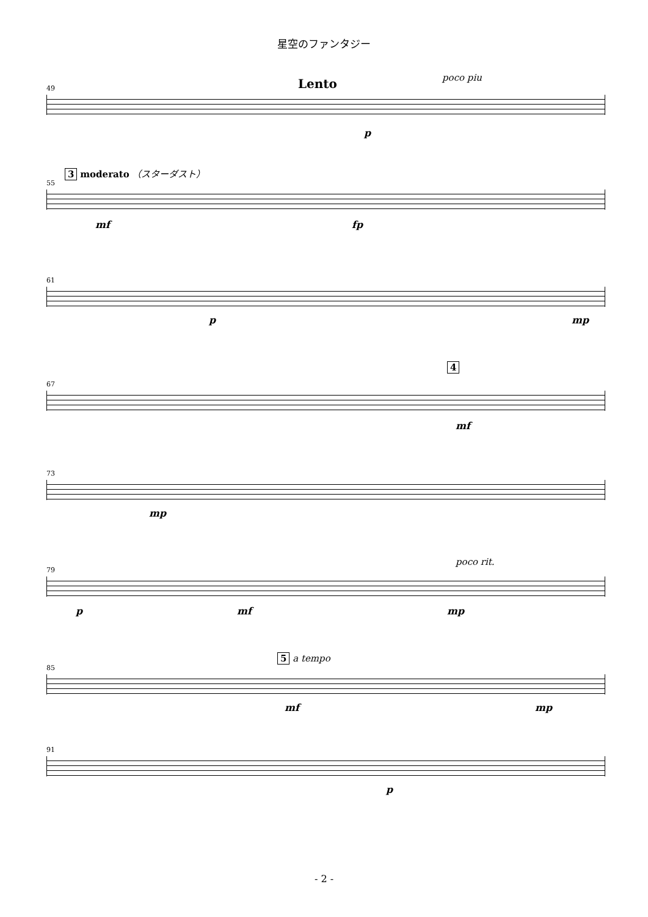星空のファンタジー
Lento poco piu
49
p
3 moderato （スターダスト）
55
mf fp
61
p mp
4
67
mf
73
mp
poco rit.
79
p mf mp
5 a tempo
85
mf mp
91
p
- 2 -